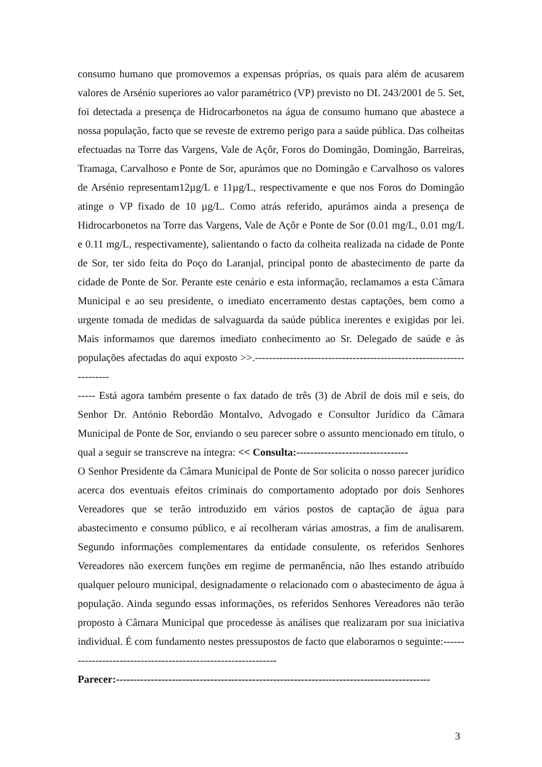consumo humano que promovemos a expensas próprias, os quais para além de acusarem valores de Arsénio superiores ao valor paramétrico (VP) previsto no DL 243/2001 de 5. Set, foi detectada a presença de Hidrocarbonetos na água de consumo humano que abastece a nossa população, facto que se reveste de extremo perigo para a saúde pública. Das colheitas efectuadas na Torre das Vargens, Vale de Açôr, Foros do Domingão, Domingão, Barreiras, Tramaga, Carvalhoso e Ponte de Sor, apurámos que no Domingão e Carvalhoso os valores de Arsénio representam12µg/L e 11µg/L, respectivamente e que nos Foros do Domingão atinge o VP fixado de 10 µg/L. Como atrás referido, apurámos ainda a presença de Hidrocarbonetos na Torre das Vargens, Vale de Açôr e Ponte de Sor (0.01 mg/L, 0.01 mg/L e 0.11 mg/L, respectivamente), salientando o facto da colheita realizada na cidade de Ponte de Sor, ter sido feita do Poço do Laranjal, principal ponto de abastecimento de parte da cidade de Ponte de Sor. Perante este cenário e esta informação, reclamamos a esta Câmara Municipal e ao seu presidente, o imediato encerramento destas captações, bem como a urgente tomada de medidas de salvaguarda da saúde pública inerentes e exigidas por lei. Mais informamos que daremos imediato conhecimento ao Sr. Delegado de saúde e às populações afectadas do aqui exposto >>.---------------------------------------------------------------------
----- Está agora também presente o fax datado de três (3) de Abril de dois mil e seis, do Senhor Dr. António Rebordão Montalvo, Advogado e Consultor Jurídico da Câmara Municipal de Ponte de Sor, enviando o seu parecer sobre o assunto mencionado em título, o qual a seguir se transcreve na íntegra: << Consulta:--------------------------------
O Senhor Presidente da Câmara Municipal de Ponte de Sor solicita o nosso parecer jurídico acerca dos eventuais efeitos criminais do comportamento adoptado por dois Senhores Vereadores que se terão introduzido em vários postos de captação de água para abastecimento e consumo público, e aí recolheram várias amostras, a fim de analisarem. Segundo informações complementares da entidade consulente, os referidos Senhores Vereadores não exercem funções em regime de permanência, não lhes estando atribuído qualquer pelouro municipal, designadamente o relacionado com o abastecimento de água à população. Ainda segundo essas informações, os referidos Senhores Vereadores não terão proposto à Câmara Municipal que procedesse às análises que realizaram por sua iniciativa individual. É com fundamento nestes pressupostos de facto que elaboramos o seguinte:---------------------------------------------------------------
Parecer:------------------------------------------------------------------------------------------
3